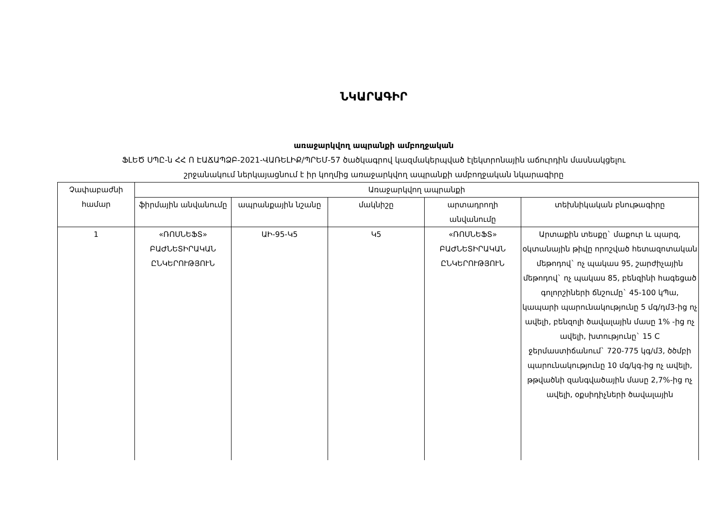ՆԿԱՐԱԳԻՐ
առաջարկվող ապրանքի ամբողջական
ՖԼԵԾ ՍՊԸ-ն ՀՀ Ո ԷԱՃԱՊՁԲ-2021-ՎԱՌԵԼԻՔ/ՊՐԵՄ-57 ծածկագրով կազմակերպված էլեկտրոնային աճուրդին մասնակցելու
շրջանակում ներկայացնում է իր կողմից առաջարկվող ապրանքի ամբողջական նկարագիրը
| Չափաբաժնի համար | Առաջարկվող ապրանքի | | | | |
| --- | --- | --- | --- | --- | --- |
| | ֆիրմային անվանումը | ապրանքային նշանը | մակնիշը | արտադրողի անվանումը | տեխնիկական բնութագիրը |
| 1 | «ՌՈՍՆԵՖՏ» ԲԱԺՆԵՏԻՐԱԿԱՆ ԸՆԿԵՐՈՒԹՅՈՒՆ | ԱԻ-95-Կ5 | Կ5 | «ՌՈՍՆԵՖՏ» ԲԱԺՆԵՏԻՐԱԿԱՆ ԸՆԿԵՐՈՒԹՅՈՒՆ | Արտաքին տեսքը` մաքուր և պարզ, օկտանային թիվը որոշված հետազոտական մեթոդով` ոչ պակաս 95, շարժիչային մեթոդով` ոչ պակաս 85, բենզինի հագեցած գոլորշիների ճնշումը` 45-100 կՊա, կապարի պարունակությունը 5 մգ/դմ3-ից ոչ ավելի, բենզոլի ծավալային մասը 1% -ից ոչ ավելի, խտությունը` 15 C ջերմաստիճանում` 720-775 կգ/մ3, ծծմբի պարունակությունը 10 մգ/կգ-ից ոչ ավելի, թթվածնի զանգվածային մասը 2,7%-ից ոչ ավելի, օքսիդիչների ծավալային |